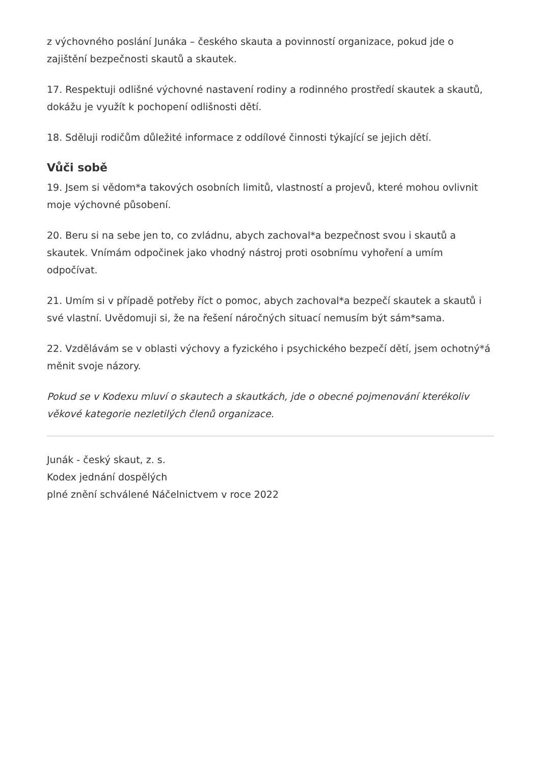z výchovného poslání Junáka – českého skauta a povinností organizace, pokud jde o zajištění bezpečnosti skautů a skautek.
17. Respektuji odlišné výchovné nastavení rodiny a rodinného prostředí skautek a skautů, dokážu je využít k pochopení odlišnosti dětí.
18. Sděluji rodičům důležité informace z oddílové činnosti týkající se jejich dětí.
Vůči sobě
19. Jsem si vědom*a takových osobních limitů, vlastností a projevů, které mohou ovlivnit moje výchovné působení.
20. Beru si na sebe jen to, co zvládnu, abych zachoval*a bezpečnost svou i skautů a skautek. Vnímám odpočinek jako vhodný nástroj proti osobnímu vyhoření a umím odpočívat.
21. Umím si v případě potřeby říct o pomoc, abych zachoval*a bezpečí skautek a skautů i své vlastní. Uvědomuji si, že na řešení náročných situací nemusím být sám*sama.
22. Vzdělávám se v oblasti výchovy a fyzického i psychického bezpečí dětí, jsem ochotný*á měnit svoje názory.
Pokud se v Kodexu mluví o skautech a skautkách, jde o obecné pojmenování kterékoliv věkové kategorie nezletilých členů organizace.
Junák - český skaut, z. s.
Kodex jednání dospělých
plné znění schválené Náčelnictvem v roce 2022